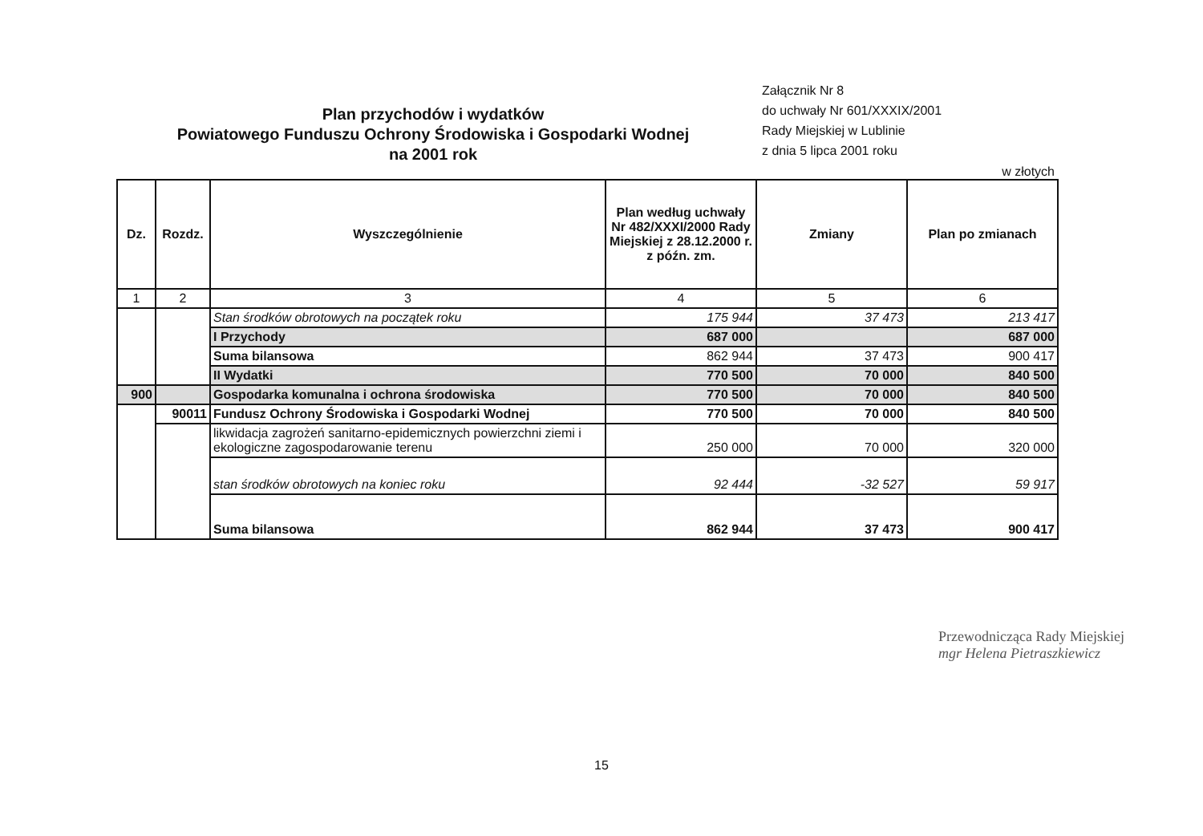Plan przychodów i wydatków
Powiatowego Funduszu Ochrony Środowiska i Gospodarki Wodnej
na 2001 rok
Załącznik Nr 8
do uchwały Nr 601/XXXIX/2001
Rady Miejskiej w Lublinie
z dnia 5 lipca 2001 roku
w złotych
| Dz. | Rozdz. | Wyszczególnienie | Plan według uchwały Nr 482/XXXI/2000 Rady Miejskiej z 28.12.2000 r. z późn. zm. | Zmiany | Plan po zmianach |
| --- | --- | --- | --- | --- | --- |
| 1 | 2 | 3 | 4 | 5 | 6 |
| | | Stan środków obrotowych na początek roku | 175 944 | 37 473 | 213 417 |
| | | I Przychody | 687 000 | | 687 000 |
| | | Suma bilansowa | 862 944 | 37 473 | 900 417 |
| | | II Wydatki | 770 500 | 70 000 | 840 500 |
| 900 | | Gospodarka komunalna i ochrona środowiska | 770 500 | 70 000 | 840 500 |
| | 90011 | Fundusz Ochrony Środowiska i Gospodarki Wodnej | 770 500 | 70 000 | 840 500 |
| | | likwidacja zagrożeń sanitarno-epidemicznych powierzchni ziemi i ekologiczne zagospodarowanie terenu | 250 000 | 70 000 | 320 000 |
| | | stan środków obrotowych na koniec roku | 92 444 | -32 527 | 59 917 |
| | | Suma bilansowa | 862 944 | 37 473 | 900 417 |
Przewodnicząca Rady Miejskiej
mgr Helena Pietraszkiewicz
15